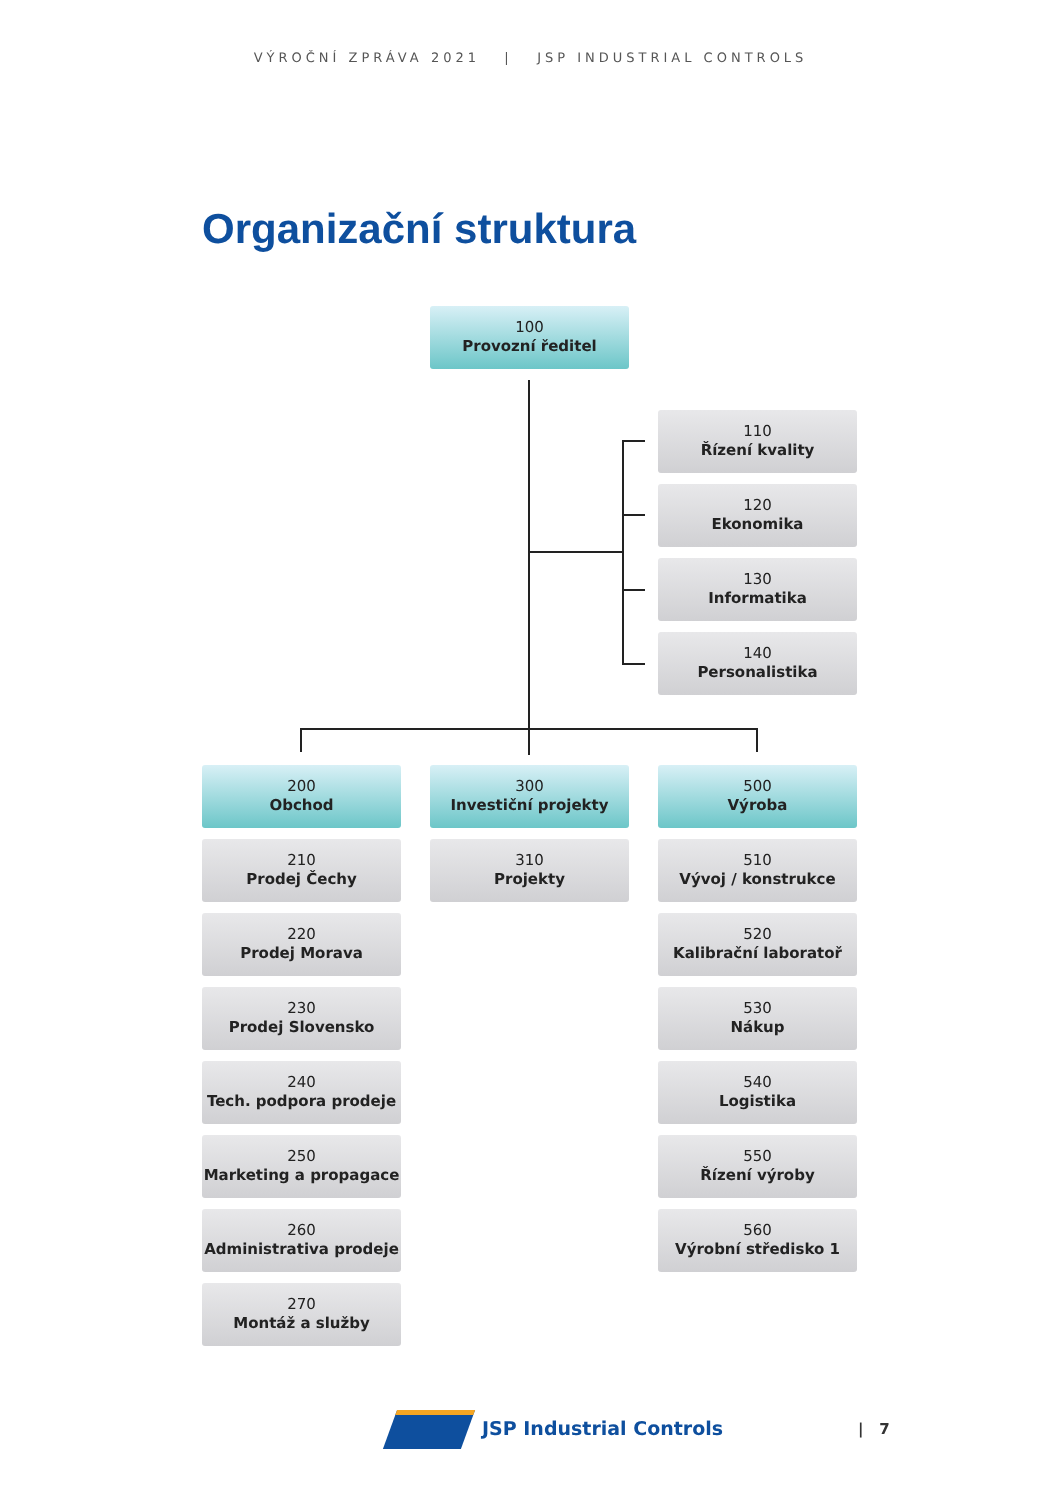VÝROČNÍ ZPRÁVA 2021 | JSP INDUSTRIAL CONTROLS
Organizační struktura
100
Provozní ředitel
110
Řízení kvality
120
Ekonomika
130
Informatika
140
Personalistika
200
Obchod
210
Prodej Čechy
220
Prodej Morava
230
Prodej Slovensko
240
Tech. podpora prodeje
250
Marketing a propagace
260
Administrativa prodeje
270
Montáž a služby
300
Investiční projekty
310
Projekty
500
Výroba
510
Vývoj / konstrukce
520
Kalibrační laboratoř
530
Nákup
540
Logistika
550
Řízení výroby
560
Výrobní středisko 1
JSP Industrial Controls | 7